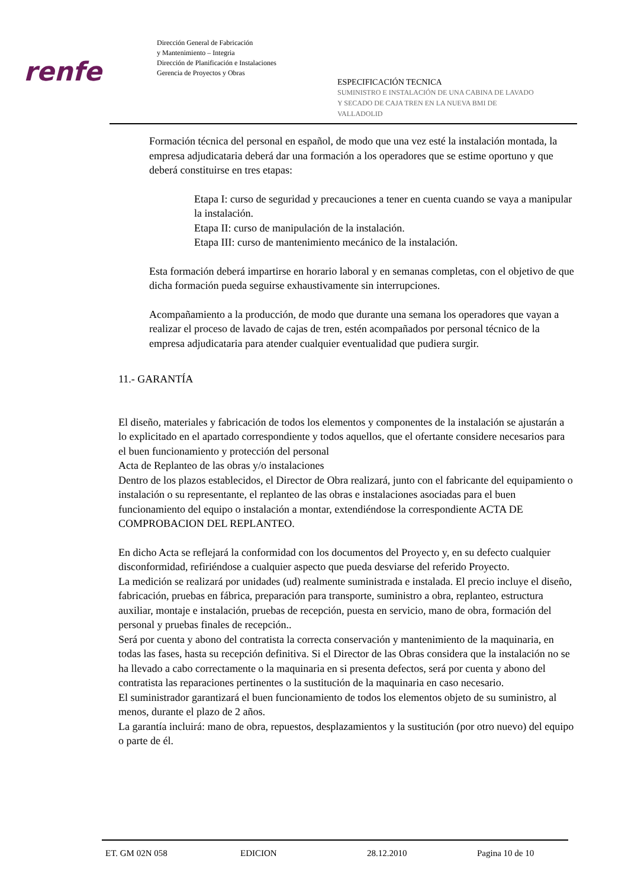renfe
Dirección General de Fabricación
y Mantenimiento – Integria
Dirección de Planificación e Instalaciones
Gerencia de Proyectos y Obras
ESPECIFICACIÓN TECNICA
SUMINISTRO E INSTALACIÓN DE UNA CABINA DE LAVADO
Y SECADO DE CAJA TREN EN LA NUEVA BMI DE
VALLADOLID
Formación técnica del personal en español, de modo que una vez esté la instalación montada, la empresa adjudicataria deberá dar una formación a los operadores que se estime oportuno y que deberá constituirse en tres etapas:
Etapa I: curso de seguridad y precauciones a tener en cuenta cuando se vaya a manipular la instalación.
Etapa II: curso de manipulación de la instalación.
Etapa III: curso de mantenimiento mecánico de la instalación.
Esta formación deberá impartirse en horario laboral y en semanas completas, con el objetivo de que dicha formación pueda seguirse exhaustivamente sin interrupciones.
Acompañamiento a la producción, de modo que durante una semana los operadores que vayan a realizar el proceso de lavado de cajas de tren, estén acompañados por personal técnico de la empresa adjudicataria para atender cualquier eventualidad que pudiera surgir.
11.- GARANTÍA
El diseño, materiales y fabricación de todos los elementos y componentes de la instalación se ajustarán a lo explicitado en el apartado correspondiente y todos aquellos, que el ofertante considere necesarios para el buen funcionamiento y protección del personal
Acta de Replanteo de las obras y/o instalaciones
Dentro de los plazos establecidos, el Director de Obra realizará, junto con el fabricante del equipamiento o instalación o su representante, el replanteo de las obras e instalaciones asociadas para el buen funcionamiento del equipo o instalación a montar, extendiéndose la correspondiente ACTA DE COMPROBACION DEL REPLANTEO.
En dicho Acta se reflejará la conformidad con los documentos del Proyecto y, en su defecto cualquier disconformidad, refiriéndose a cualquier aspecto que pueda desviarse del referido Proyecto.
La medición se realizará por unidades (ud) realmente suministrada e instalada. El precio incluye el diseño, fabricación, pruebas en fábrica, preparación para transporte, suministro a obra, replanteo, estructura auxiliar, montaje e instalación, pruebas de recepción, puesta en servicio, mano de obra, formación del personal y pruebas finales de recepción..
Será por cuenta y abono del contratista la correcta conservación y mantenimiento de la maquinaria, en todas las fases, hasta su recepción definitiva. Si el Director de las Obras considera que la instalación no se ha llevado a cabo correctamente o la maquinaria en si presenta defectos, será por cuenta y abono del contratista las reparaciones pertinentes o la sustitución de la maquinaria en caso necesario.
El suministrador garantizará el buen funcionamiento de todos los elementos objeto de su suministro, al menos, durante el plazo de 2 años.
La garantía incluirá: mano de obra, repuestos, desplazamientos y la sustitución (por otro nuevo) del equipo o parte de él.
ET. GM 02N 058 EDICION 28.12.2010 Pagina 10 de 10